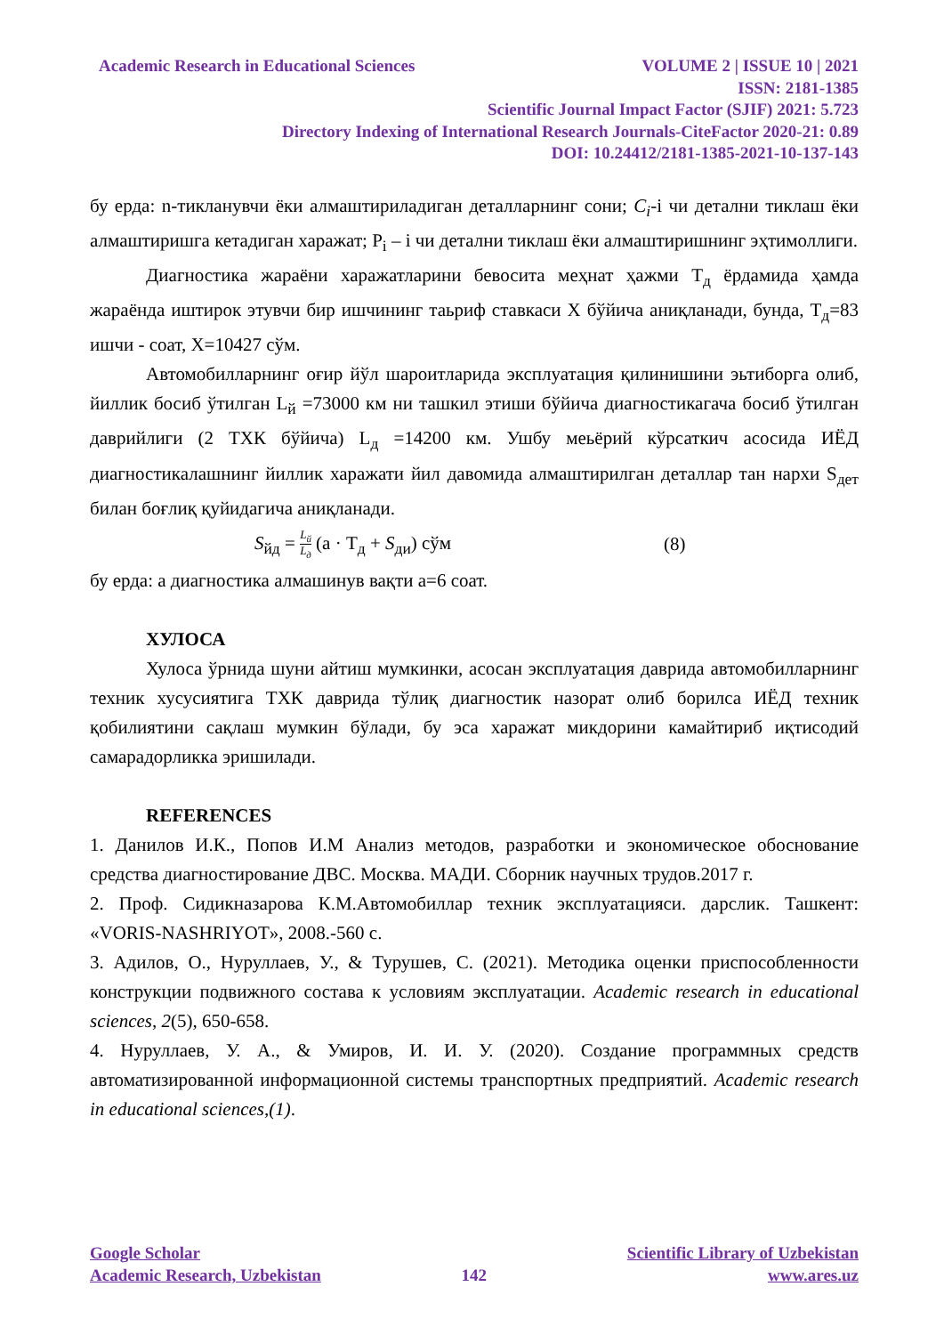Academic Research in Educational Sciences VOLUME 2 | ISSUE 10 | 2021
ISSN: 2181-1385
Scientific Journal Impact Factor (SJIF) 2021: 5.723
Directory Indexing of International Research Journals-CiteFactor 2020-21: 0.89
DOI: 10.24412/2181-1385-2021-10-137-143
бу ерда: n-тикланувчи ёки алмаштириладиган деталларнинг сони; C<sub>i</sub>-i чи детални тиклаш ёки алмаштиришга кетадиган харажат; P<sub>i</sub> – i чи детални тиклаш ёки алмаштиришнинг эҳтимоллиги.
Диагностика жараёни харажатларини бевосита меҳнат ҳажми Т<sub>д</sub> ёрдамида ҳамда жараёнда иштирок этувчи бир ишчининг таьриф ставкаси Х бўйича аниқланади, бунда, Т<sub>д</sub>=83 ишчи - соат, Х=10427 сўм.
Автомобилларнинг оғир йўл шароитларида эксплуатация қилинишини эьтиборга олиб, йиллик босиб ўтилган L<sub>й</sub> =73000 км ни ташкил этиши бўйича диагностикагача босиб ўтилган даврийлиги (2 ТХК бўйича) L<sub>д</sub> =14200 км. Ушбу меьёрий кўрсаткич асосида ИЁД диагностикалашнинг йиллик харажати йил давомида алмаштирилган деталлар тан нархи S<sub>дет</sub> билан боғлиқ қуйидагича аниқланади.
S<sub>йд</sub> = L<sub>й</sub> L<sub>д</sub> (a · Т<sub>д</sub> + S<sub>ди</sub>) сўм (8)
бу ерда: а диагностика алмашинув вақти а=6 соат.
ХУЛОСА
Хулоса ўрнида шуни айтиш мумкинки, асосан эксплуатация даврида автомобилларнинг техник хусусиятига ТХК даврида тўлиқ диагностик назорат олиб борилса ИЁД техник қобилиятини сақлаш мумкин бўлади, бу эса харажат микдорини камайтириб иқтисодий самарадорликка эришилади.
REFERENCES
1. Данилов И.К., Попов И.М Анализ методов, разработки и экономическое обоснование средства диагностирование ДВС. Москва. МАДИ. Сборник научных трудов.2017 г.
2. Проф. Сидикназарова К.М.Автомобиллар техник эксплуатацияси. дарслик. Ташкент: «VORIS-NASHRIYOT», 2008.-560 с.
3. Адилов, О., Нуруллаев, У., & Турушев, С. (2021). Методика оценки приспособленности конструкции подвижного состава к условиям эксплуатации. Academic research in educational sciences, 2(5), 650-658.
4. Нуруллаев, У. А., & Умиров, И. И. У. (2020). Создание программных средств автоматизированной информационной системы транспортных предприятий. Academic research in educational sciences,(1).
Google Scholar
Academic Research, Uzbekistan
142 Scientific Library of Uzbekistan
www.ares.uz